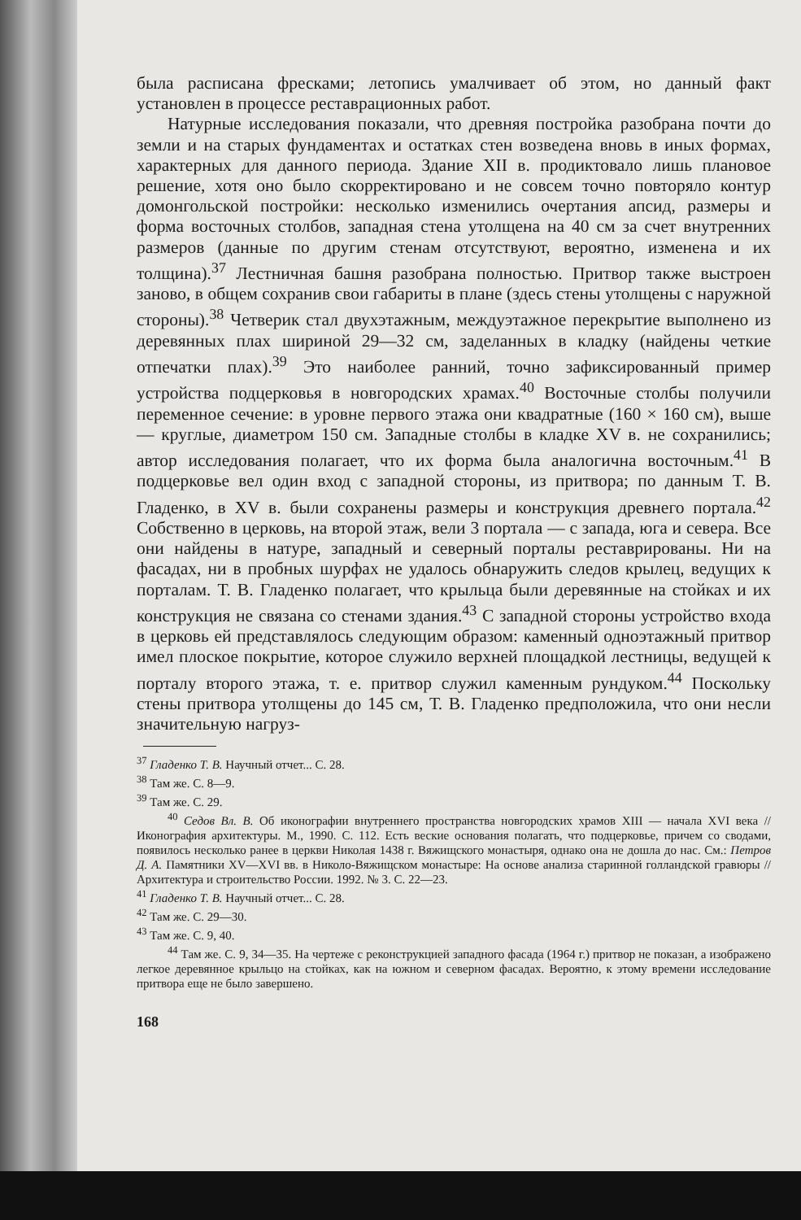была расписана фресками; летопись умалчивает об этом, но данный факт установлен в процессе реставрационных работ.
Натурные исследования показали, что древняя постройка разобрана почти до земли и на старых фундаментах и остатках стен возведена вновь в иных формах, характерных для данного периода. Здание XII в. продиктовало лишь плановое решение, хотя оно было скорректировано и не совсем точно повторяло контур домонгольской постройки: несколько изменились очертания апсид, размеры и форма восточных столбов, западная стена утолщена на 40 см за счет внутренних размеров (данные по другим стенам отсутствуют, вероятно, изменена и их толщина).<sup>37</sup> Лестничная башня разобрана полностью. Притвор также выстроен заново, в общем сохранив свои габариты в плане (здесь стены утолщены с наружной стороны).<sup>38</sup> Четверик стал двухэтажным, междуэтажное перекрытие выполнено из деревянных плах шириной 29—32 см, заделанных в кладку (найдены четкие отпечатки плах).<sup>39</sup> Это наиболее ранний, точно зафиксированный пример устройства подцерковья в новгородских храмах.<sup>40</sup> Восточные столбы получили переменное сечение: в уровне первого этажа они квадратные (160 × 160 см), выше — круглые, диаметром 150 см. Западные столбы в кладке XV в. не сохранились; автор исследования полагает, что их форма была аналогична восточным.<sup>41</sup> В подцерковье вел один вход с западной стороны, из притвора; по данным Т. В. Гладенко, в XV в. были сохранены размеры и конструкция древнего портала.<sup>42</sup> Собственно в церковь, на второй этаж, вели 3 портала — с запада, юга и севера. Все они найдены в натуре, западный и северный порталы реставрированы. Ни на фасадах, ни в пробных шурфах не удалось обнаружить следов крылец, ведущих к порталам. Т. В. Гладенко полагает, что крыльца были деревянные на стойках и их конструкция не связана со стенами здания.<sup>43</sup> С западной стороны устройство входа в церковь ей представлялось следующим образом: каменный одноэтажный притвор имел плоское покрытие, которое служило верхней площадкой лестницы, ведущей к порталу второго этажа, т. е. притвор служил каменным рундуком.<sup>44</sup> Поскольку стены притвора утолщены до 145 см, Т. В. Гладенко предположила, что они несли значительную нагруз-
<sup>37</sup> Гладенко Т. В. Научный отчет... С. 28.
<sup>38</sup> Там же. С. 8—9.
<sup>39</sup> Там же. С. 29.
<sup>40</sup> Седов Вл. В. Об иконографии внутреннего пространства новгородских храмов XIII — начала XVI века // Иконография архитектуры. М., 1990. С. 112. Есть веские основания полагать, что подцерковье, причем со сводами, появилось несколько ранее в церкви Николая 1438 г. Вяжищского монастыря, однако она не дошла до нас. См.: Петров Д. А. Памятники XV—XVI вв. в Николо-Вяжищском монастыре: На основе анализа старинной голландской гравюры // Архитектура и строительство России. 1992. № 3. С. 22—23.
<sup>41</sup> Гладенко Т. В. Научный отчет... С. 28.
<sup>42</sup> Там же. С. 29—30.
<sup>43</sup> Там же. С. 9, 40.
<sup>44</sup> Там же. С. 9, 34—35. На чертеже с реконструкцией западного фасада (1964 г.) притвор не показан, а изображено легкое деревянное крыльцо на стойках, как на южном и северном фасадах. Вероятно, к этому времени исследование притвора еще не было завершено.
168